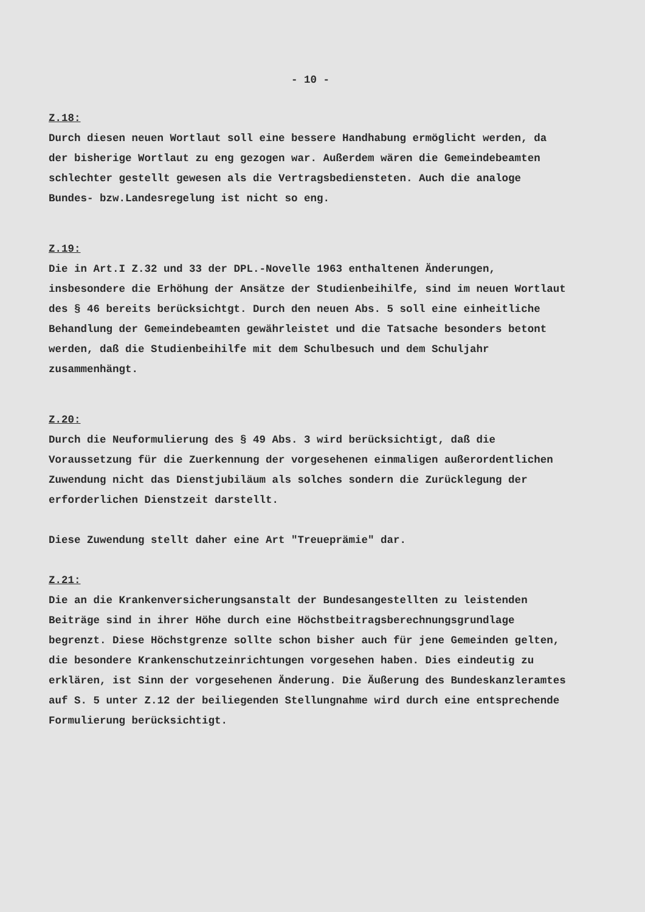- 10 -
Z.18:
Durch diesen neuen Wortlaut soll eine bessere Handhabung ermöglicht werden, da der bisherige Wortlaut zu eng gezogen war. Außerdem wären die Gemeindebeamten schlechter gestellt gewesen als die Vertragsbediensteten. Auch die analoge Bundes- bzw.Landesregelung ist nicht so eng.
Z.19:
Die in Art.I Z.32 und 33 der DPL.-Novelle 1963 enthaltenen Änderungen, insbesondere die Erhöhung der Ansätze der Studienbeihilfe, sind im neuen Wortlaut des § 46 bereits berücksichtgt. Durch den neuen Abs. 5 soll eine einheitliche Behandlung der Gemeindebeamten gewährleistet und die Tatsache besonders betont werden, daß die Studienbeihilfe mit dem Schulbesuch und dem Schuljahr zusammenhängt.
Z.20:
Durch die Neuformulierung des § 49 Abs. 3 wird berücksichtigt, daß die Voraussetzung für die Zuerkennung der vorgesehenen einmaligen außerordentlichen Zuwendung nicht das Dienstjubiläum als solches sondern die Zurücklegung der erforderlichen Dienstzeit darstellt.
Diese Zuwendung stellt daher eine Art "Treueprämie" dar.
Z.21:
Die an die Krankenversicherungsanstalt der Bundesangestellten zu leistenden Beiträge sind in ihrer Höhe durch eine Höchstbeitragsberechnungsgrundlage begrenzt. Diese Höchstgrenze sollte schon bisher auch für jene Gemeinden gelten, die besondere Krankenschutzeinrichtungen vorgesehen haben. Dies eindeutig zu erklären, ist Sinn der vorgesehenen Änderung. Die Äußerung des Bundeskanzleramtes auf S. 5 unter Z.12 der beiliegenden Stellungnahme wird durch eine entsprechende Formulierung berücksichtigt.